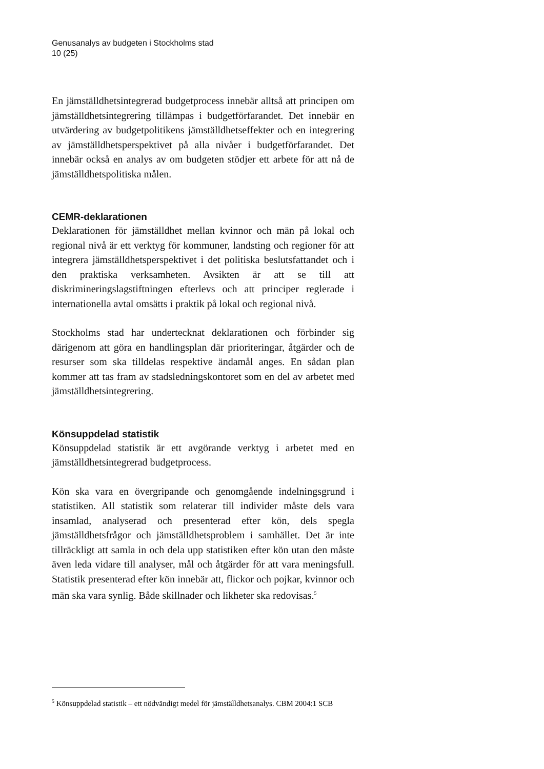Genusanalys av budgeten i Stockholms stad
10 (25)
En jämställdhetsintegrerad budgetprocess innebär alltså att principen om jämställdhetsintegrering tillämpas i budgetförfarandet. Det innebär en utvärdering av budgetpolitikens jämställdhetseffekter och en integrering av jämställdhetsperspektivet på alla nivåer i budgetförfarandet. Det innebär också en analys av om budgeten stödjer ett arbete för att nå de jämställdhetspolitiska målen.
CEMR-deklarationen
Deklarationen för jämställdhet mellan kvinnor och män på lokal och regional nivå är ett verktyg för kommuner, landsting och regioner för att integrera jämställdhetsperspektivet i det politiska beslutsfattandet och i den praktiska verksamheten. Avsikten är att se till att diskrimineringslagstiftningen efterlevs och att principer reglerade i internationella avtal omsätts i praktik på lokal och regional nivå.
Stockholms stad har undertecknat deklarationen och förbinder sig därigenom att göra en handlingsplan där prioriteringar, åtgärder och de resurser som ska tilldelas respektive ändamål anges. En sådan plan kommer att tas fram av stadsledningskontoret som en del av arbetet med jämställdhetsintegrering.
Könsuppdelad statistik
Könsuppdelad statistik är ett avgörande verktyg i arbetet med en jämställdhetsintegrerad budgetprocess.
Kön ska vara en övergripande och genomgående indelningsgrund i statistiken. All statistik som relaterar till individer måste dels vara insamlad, analyserad och presenterad efter kön, dels spegla jämställdhetsfrågor och jämställdhetsproblem i samhället. Det är inte tillräckligt att samla in och dela upp statistiken efter kön utan den måste även leda vidare till analyser, mål och åtgärder för att vara meningsfull. Statistik presenterad efter kön innebär att, flickor och pojkar, kvinnor och män ska vara synlig. Både skillnader och likheter ska redovisas.<sup>5</sup>
<sup>5</sup> Könsuppdelad statistik – ett nödvändigt medel för jämställdhetsanalys. CBM 2004:1 SCB